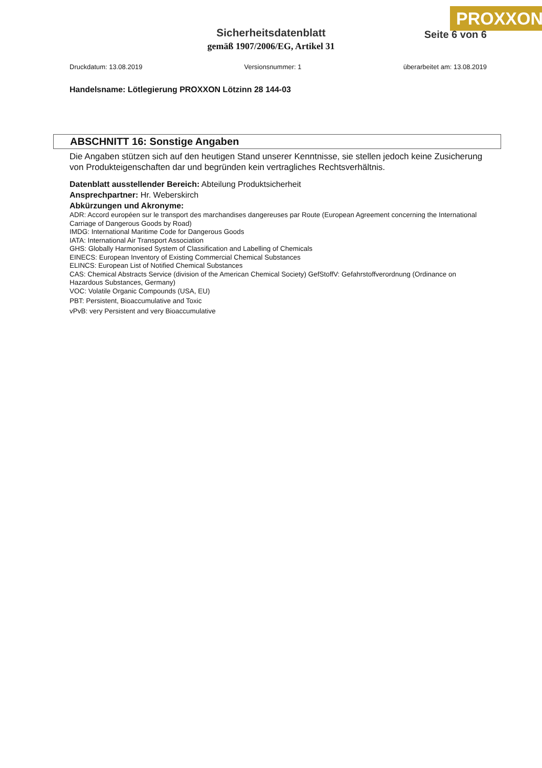PROXXON
Sicherheitsdatenblatt
gemäß 1907/2006/EG, Artikel 31
Seite 6 von 6
Druckdatum: 13.08.2019 Versionsnummer: 1 überarbeitet am: 13.08.2019
Handelsname: Lötlegierung PROXXON Lötzinn 28 144-03
ABSCHNITT 16: Sonstige Angaben
Die Angaben stützen sich auf den heutigen Stand unserer Kenntnisse, sie stellen jedoch keine Zusicherung von Produkteigenschaften dar und begründen kein vertragliches Rechtsverhältnis.
Datenblatt ausstellender Bereich: Abteilung Produktsicherheit
Ansprechpartner: Hr. Weberskirch
Abkürzungen und Akronyme:
ADR: Accord européen sur le transport des marchandises dangereuses par Route (European Agreement concerning the International Carriage of Dangerous Goods by Road)
IMDG: International Maritime Code for Dangerous Goods
IATA: International Air Transport Association
GHS: Globally Harmonised System of Classification and Labelling of Chemicals
EINECS: European Inventory of Existing Commercial Chemical Substances
ELINCS: European List of Notified Chemical Substances
CAS: Chemical Abstracts Service (division of the American Chemical Society) GefStoffV: Gefahrstoffverordnung (Ordinance on Hazardous Substances, Germany)
VOC: Volatile Organic Compounds (USA, EU)
PBT: Persistent, Bioaccumulative and Toxic
vPvB: very Persistent and very Bioaccumulative